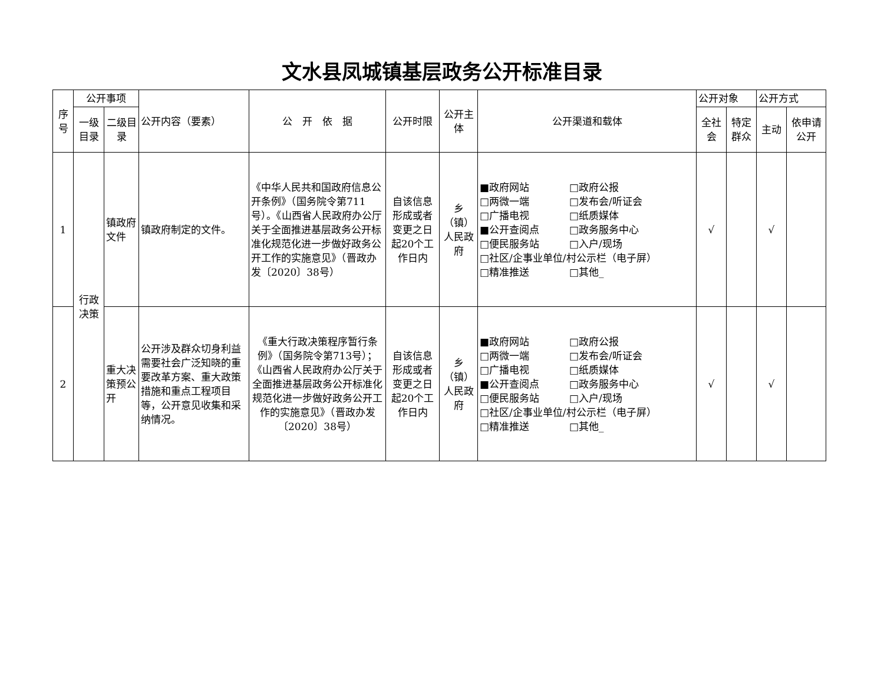文水县凤城镇基层政务公开标准目录
| 序号 | 公开事项 | | 公开内容（要素） | 公 开 依 据 | 公开时限 | 公开主体 | 公开渠道和载体 | 公开对象 | | 公开方式 | |
| --- | --- | --- | --- | --- | --- | --- | --- | --- | --- | --- | --- |
| | 一级目录 | 二级目录 | | | | | | 全社会 | 特定群众 | 主动 | 依申请公开 |
| 1 | 行政决策 | 镇政府文件 | 镇政府制定的文件。 | 《中华人民共和国政府信息公开条例》（国务院令第711号）。《山西省人民政府办公厅关于全面推进基层政务公开标准化规范化进一步做好政务公开工作的实施意见》（晋政办发〔2020〕38号） | 自该信息形成或者变更之日起20个工作日内 | 乡（镇）人民政府 | ■政府网站 □政府公报 □两微一端 □发布会/听证会 □广播电视 □纸质媒体 ■公开查阅点 □政务服务中心 □便民服务站 □入户/现场 □社区/企事业单位/村公示栏（电子屏） □精准推送 □其他_ | √ | | √ | |
| 2 | | 重大决策预公开 | 公开涉及群众切身利益需要社会广泛知晓的重要改革方案、重大政策措施和重点工程项目等，公开意见收集和采纳情况。 | 《重大行政决策程序暂行条例》（国务院令第713号）；《山西省人民政府办公厅关于全面推进基层政务公开标准化规范化进一步做好政务公开工作的实施意见》（晋政办发〔2020〕38号） | 自该信息形成或者变更之日起20个工作日内 | 乡（镇）人民政府 | ■政府网站 □政府公报 □两微一端 □发布会/听证会 □广播电视 □纸质媒体 ■公开查阅点 □政务服务中心 □便民服务站 □入户/现场 □社区/企事业单位/村公示栏（电子屏） □精准推送 □其他_ | √ | | √ | |